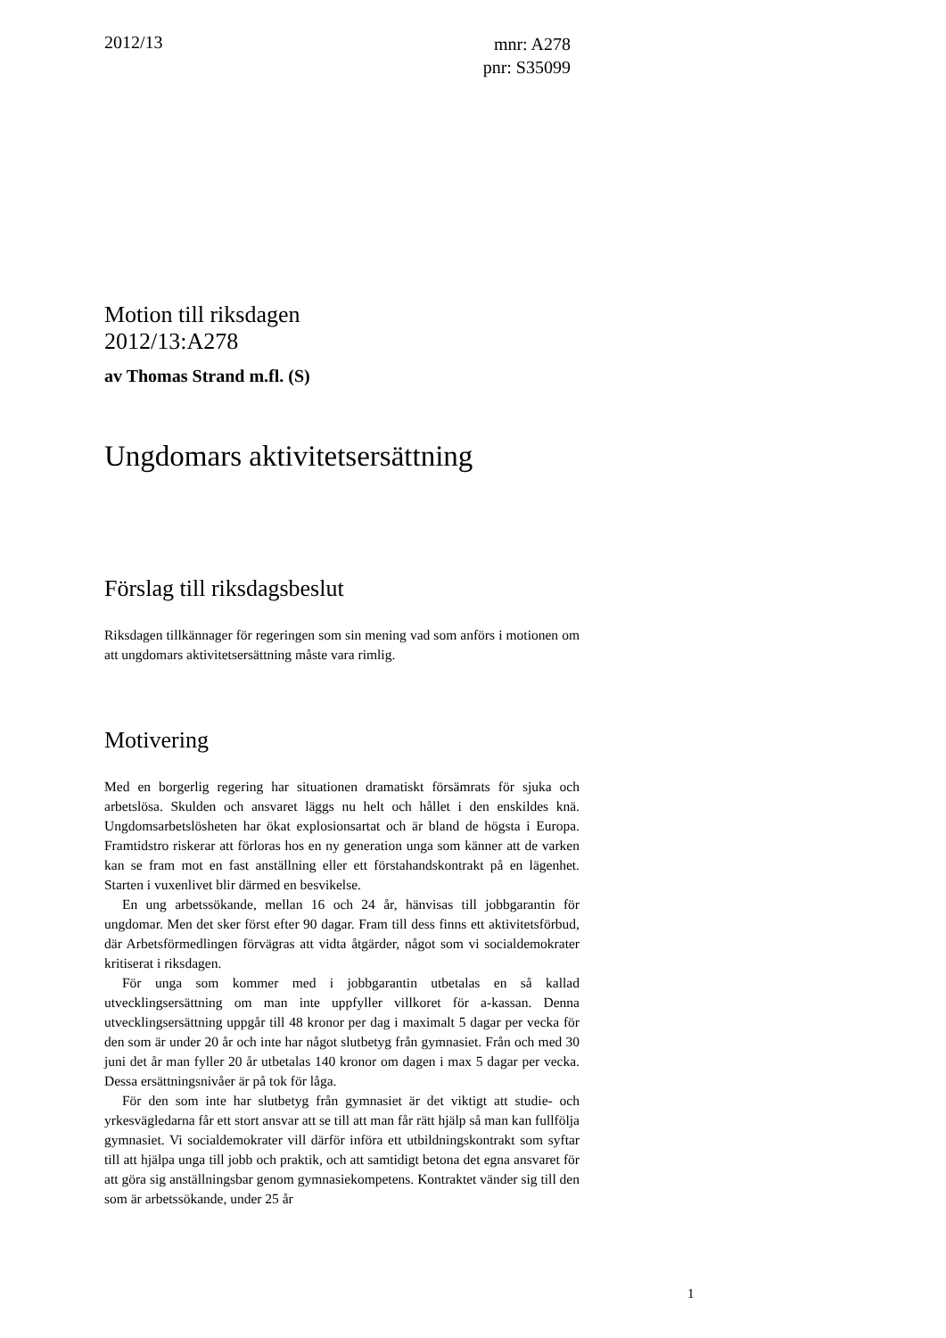2012/13
mnr: A278
pnr: S35099
Motion till riksdagen
2012/13:A278
av Thomas Strand m.fl. (S)
Ungdomars aktivitetsersättning
Förslag till riksdagsbeslut
Riksdagen tillkännager för regeringen som sin mening vad som anförs i motionen om att ungdomars aktivitetsersättning måste vara rimlig.
Motivering
Med en borgerlig regering har situationen dramatiskt försämrats för sjuka och arbetslösa. Skulden och ansvaret läggs nu helt och hållet i den enskildes knä. Ungdomsarbetslösheten har ökat explosionsartat och är bland de högsta i Europa. Framtidstro riskerar att förloras hos en ny generation unga som känner att de varken kan se fram mot en fast anställning eller ett förstahandskontrakt på en lägenhet. Starten i vuxenlivet blir därmed en besvikelse.
En ung arbetssökande, mellan 16 och 24 år, hänvisas till jobbgarantin för ungdomar. Men det sker först efter 90 dagar. Fram till dess finns ett aktivitetsförbud, där Arbetsförmedlingen förvägras att vidta åtgärder, något som vi socialdemokrater kritiserat i riksdagen.
För unga som kommer med i jobbgarantin utbetalas en så kallad utvecklingsersättning om man inte uppfyller villkoret för a-kassan. Denna utvecklingsersättning uppgår till 48 kronor per dag i maximalt 5 dagar per vecka för den som är under 20 år och inte har något slutbetyg från gymnasiet. Från och med 30 juni det år man fyller 20 år utbetalas 140 kronor om dagen i max 5 dagar per vecka. Dessa ersättningsnivåer är på tok för låga.
För den som inte har slutbetyg från gymnasiet är det viktigt att studie- och yrkesvägledarna får ett stort ansvar att se till att man får rätt hjälp så man kan fullfölja gymnasiet. Vi socialdemokrater vill därför införa ett utbildningskontrakt som syftar till att hjälpa unga till jobb och praktik, och att samtidigt betona det egna ansvaret för att göra sig anställningsbar genom gymnasiekompetens. Kontraktet vänder sig till den som är arbetssökande, under 25 år
1